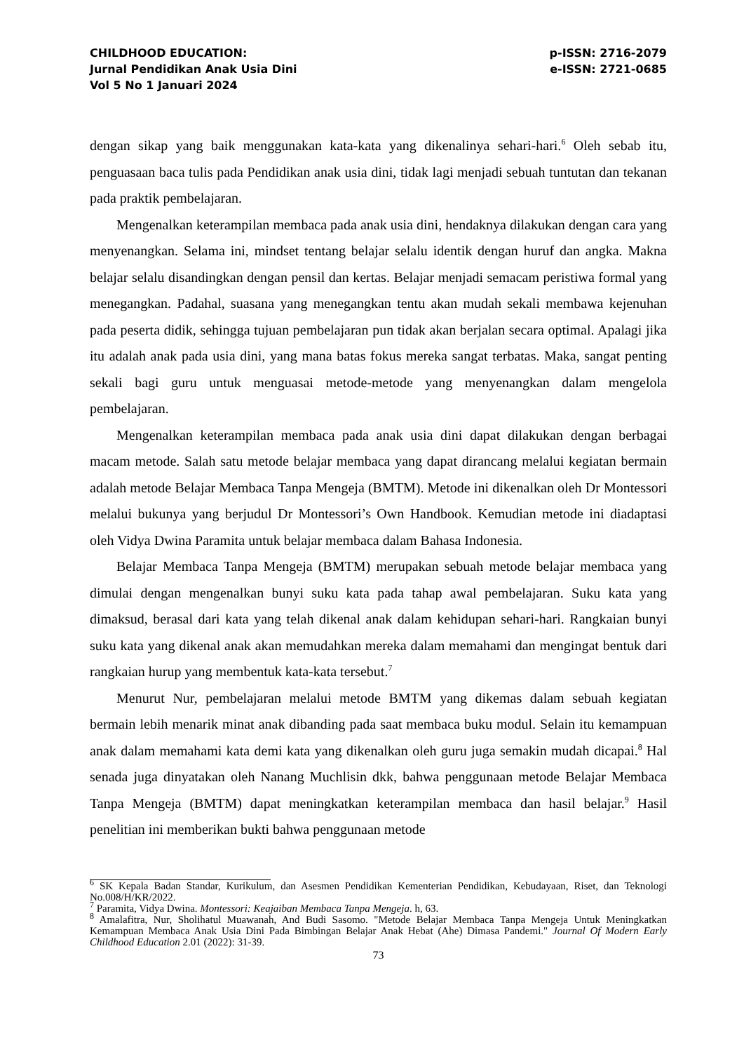CHILDHOOD EDUCATION:
Jurnal Pendidikan Anak Usia Dini
Vol 5 No 1 Januari 2024
p-ISSN: 2716-2079
e-ISSN: 2721-0685
dengan sikap yang baik menggunakan kata-kata yang dikenalinya sehari-hari.<sup>6</sup> Oleh sebab itu, penguasaan baca tulis pada Pendidikan anak usia dini, tidak lagi menjadi sebuah tuntutan dan tekanan pada praktik pembelajaran.
Mengenalkan keterampilan membaca pada anak usia dini, hendaknya dilakukan dengan cara yang menyenangkan. Selama ini, mindset tentang belajar selalu identik dengan huruf dan angka. Makna belajar selalu disandingkan dengan pensil dan kertas. Belajar menjadi semacam peristiwa formal yang menegangkan. Padahal, suasana yang menegangkan tentu akan mudah sekali membawa kejenuhan pada peserta didik, sehingga tujuan pembelajaran pun tidak akan berjalan secara optimal. Apalagi jika itu adalah anak pada usia dini, yang mana batas fokus mereka sangat terbatas. Maka, sangat penting sekali bagi guru untuk menguasai metode-metode yang menyenangkan dalam mengelola pembelajaran.
Mengenalkan keterampilan membaca pada anak usia dini dapat dilakukan dengan berbagai macam metode. Salah satu metode belajar membaca yang dapat dirancang melalui kegiatan bermain adalah metode Belajar Membaca Tanpa Mengeja (BMTM). Metode ini dikenalkan oleh Dr Montessori melalui bukunya yang berjudul Dr Montessori’s Own Handbook. Kemudian metode ini diadaptasi oleh Vidya Dwina Paramita untuk belajar membaca dalam Bahasa Indonesia.
Belajar Membaca Tanpa Mengeja (BMTM) merupakan sebuah metode belajar membaca yang dimulai dengan mengenalkan bunyi suku kata pada tahap awal pembelajaran. Suku kata yang dimaksud, berasal dari kata yang telah dikenal anak dalam kehidupan sehari-hari. Rangkaian bunyi suku kata yang dikenal anak akan memudahkan mereka dalam memahami dan mengingat bentuk dari rangkaian hurup yang membentuk kata-kata tersebut.<sup>7</sup>
Menurut Nur, pembelajaran melalui metode BMTM yang dikemas dalam sebuah kegiatan bermain lebih menarik minat anak dibanding pada saat membaca buku modul. Selain itu kemampuan anak dalam memahami kata demi kata yang dikenalkan oleh guru juga semakin mudah dicapai.<sup>8</sup> Hal senada juga dinyatakan oleh Nanang Muchlisin dkk, bahwa penggunaan metode Belajar Membaca Tanpa Mengeja (BMTM) dapat meningkatkan keterampilan membaca dan hasil belajar.<sup>9</sup> Hasil penelitian ini memberikan bukti bahwa penggunaan metode
<sup>6</sup> SK Kepala Badan Standar, Kurikulum, dan Asesmen Pendidikan Kementerian Pendidikan, Kebudayaan, Riset, dan Teknologi No.008/H/KR/2022.
<sup>7</sup> Paramita, Vidya Dwina. Montessori: Keajaiban Membaca Tanpa Mengeja. h, 63.
<sup>8</sup> Amalafitra, Nur, Sholihatul Muawanah, And Budi Sasomo. "Metode Belajar Membaca Tanpa Mengeja Untuk Meningkatkan Kemampuan Membaca Anak Usia Dini Pada Bimbingan Belajar Anak Hebat (Ahe) Dimasa Pandemi." Journal Of Modern Early Childhood Education 2.01 (2022): 31-39.
73